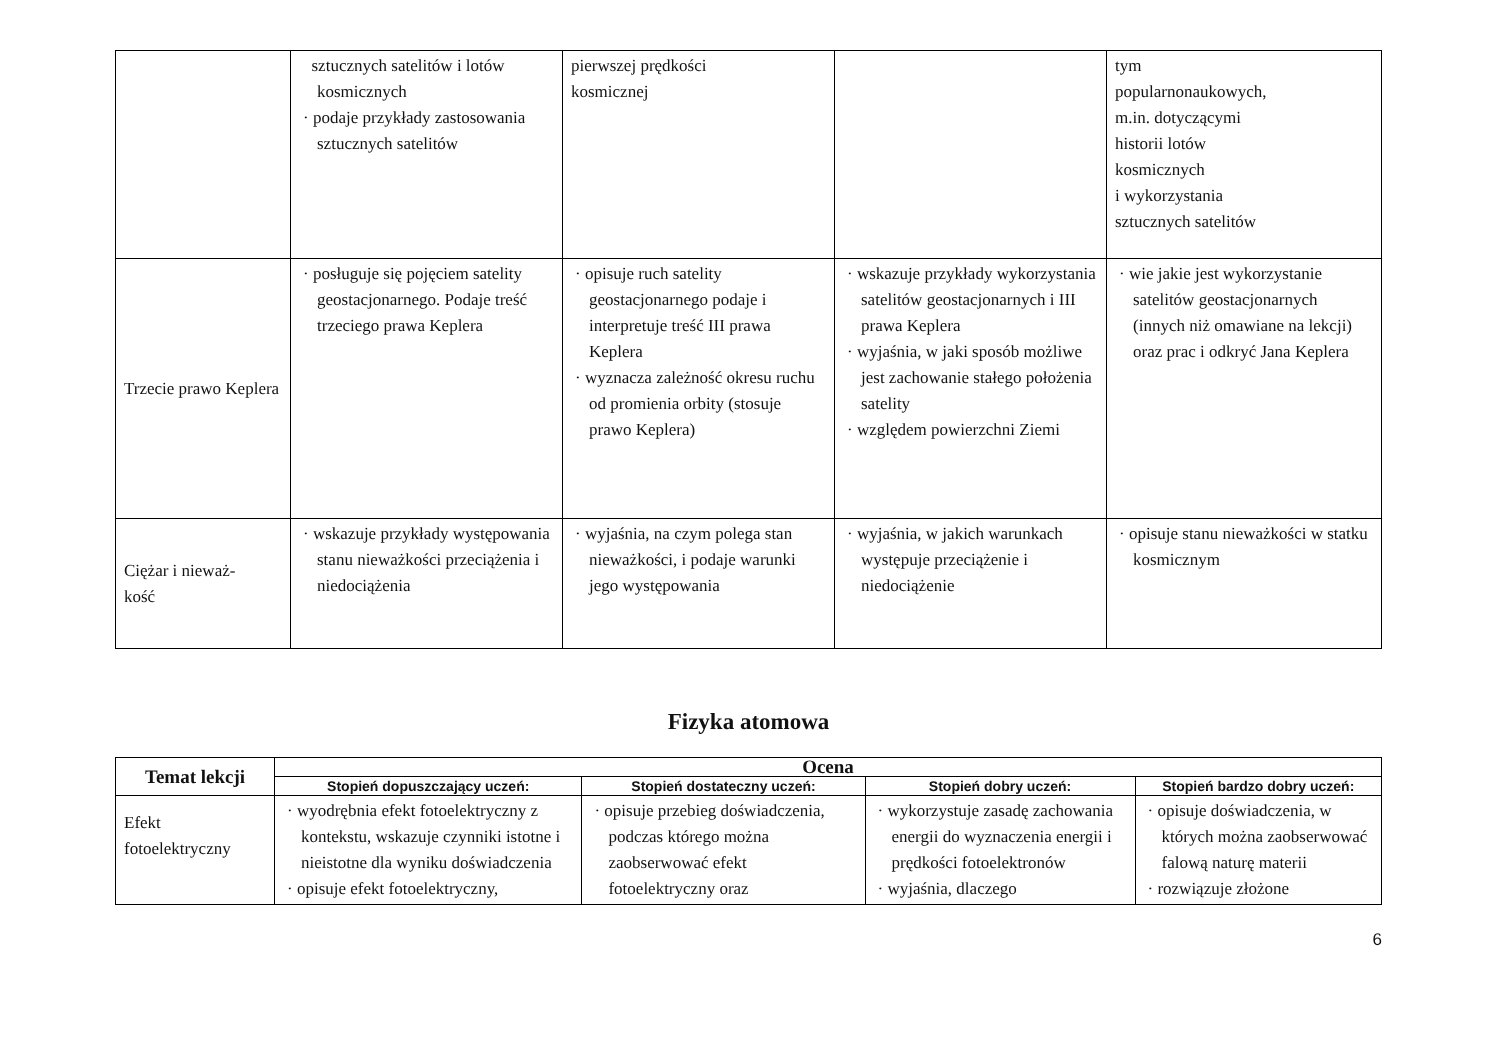| | sztucznych satelitów i lotów kosmicznych · podaje przykłady zastosowania sztucznych satelitów | pierwszej prędkości kosmicznej | | tym popularnonaukowych, m.in. dotyczącymi historii lotów kosmicznych i wykorzystania sztucznych satelitów |
| Trzecie prawo Keplera | · posługuje się pojęciem satelity geostacjonarnego. Podaje treść trzeciego prawa Keplera | · opisuje ruch satelity geostacjonarnego podaje i interpretuje treść III prawa Keplera · wyznacza zależność okresu ruchu od promienia orbity (stosuje prawo Keplera) | · wskazuje przykłady wykorzystania satelitów geostacjonarnych i III prawa Keplera · wyjaśnia, w jaki sposób możliwe jest zachowanie stałego położenia satelity · względem powierzchni Ziemi | · wie jakie jest wykorzystanie satelitów geostacjonarnych (innych niż omawiane na lekcji) oraz prac i odkryć Jana Keplera |
| Ciężar i nieważ- kość | · wskazuje przykłady występowania stanu nieważkości przeciążenia i niedociążenia | · wyjaśnia, na czym polega stan nieważkości, i podaje warunki jego występowania | · wyjaśnia, w jakich warunkach występuje przeciążenie i niedociążenie | · opisuje stanu nieważkości w statku kosmicznym |
Fizyka atomowa
| Temat lekcji | Ocena | | | |
| --- | --- | --- | --- | --- |
| | Stopień dopuszczający uczeń: | Stopień dostateczny uczeń: | Stopień dobry uczeń: | Stopień bardzo dobry uczeń: |
| Efekt fotoelektryczny | · wyodrębnia efekt fotoelektryczny z kontekstu, wskazuje czynniki istotne i nieistotne dla wyniku doświadczenia · opisuje efekt fotoelektryczny, | · opisuje przebieg doświadczenia, podczas którego można zaobserwować efekt fotoelektryczny oraz | · wykorzystuje zasadę zachowania energii do wyznaczenia energii i prędkości fotoelektronów · wyjaśnia, dlaczego | · opisuje doświadczenia, w których można zaobserwować falową naturę materii · rozwiązuje złożone |
6